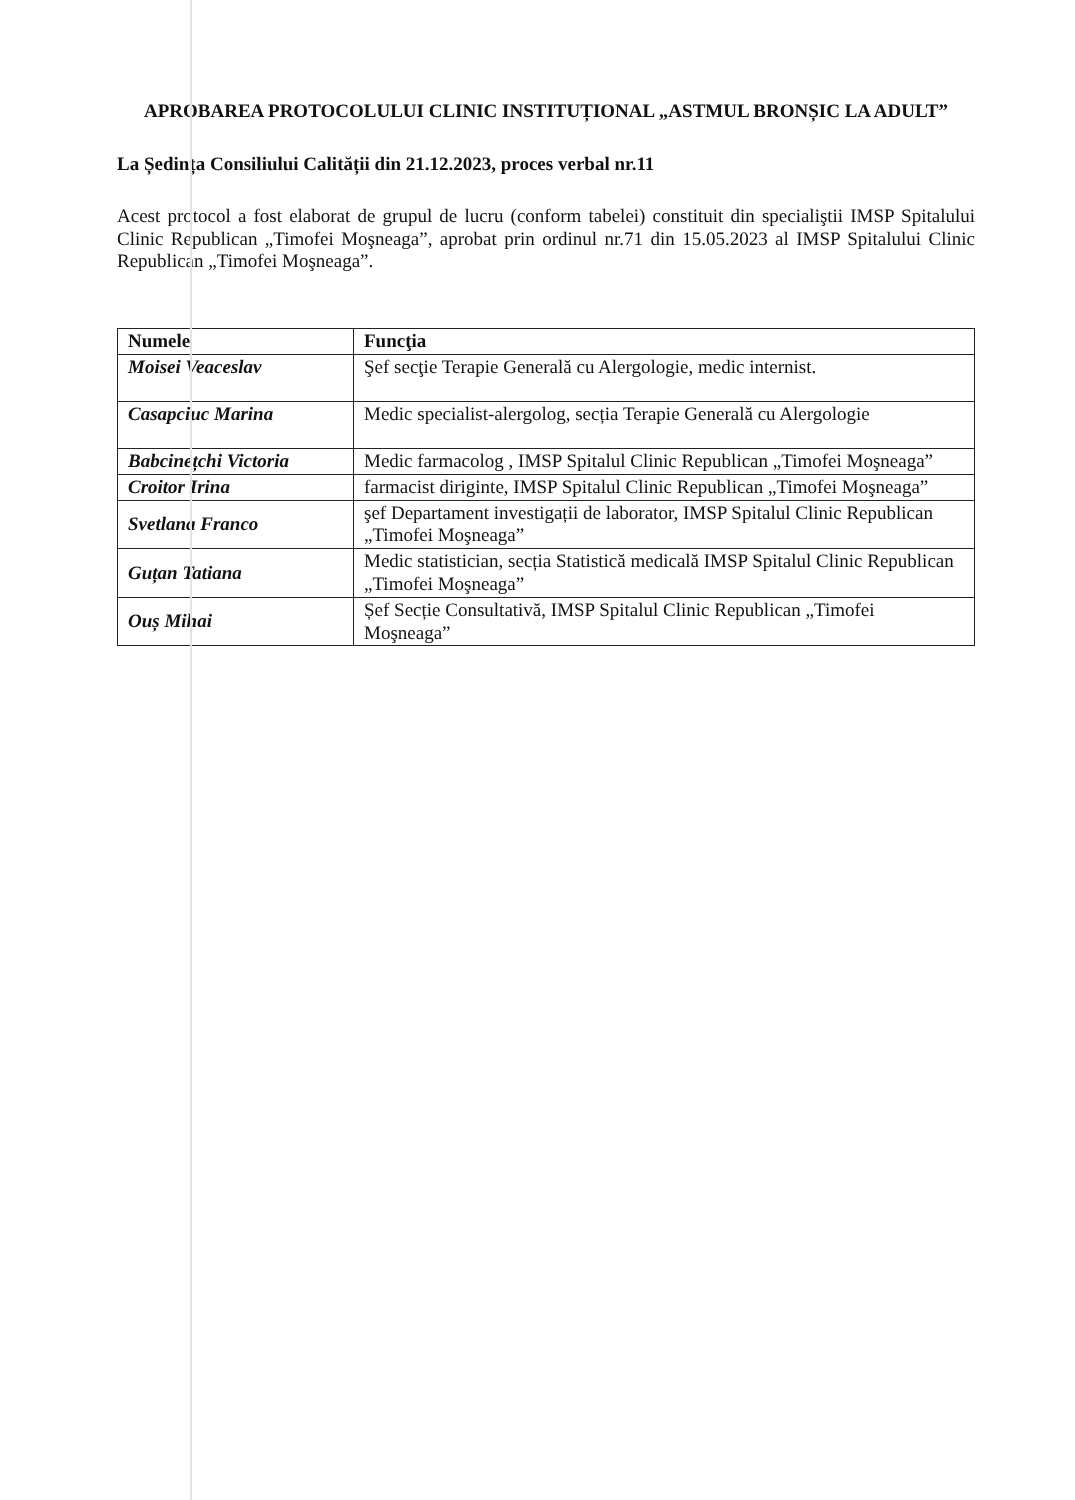APROBAREA PROTOCOLULUI CLINIC INSTITUȚIONAL „ASTMUL BRONȘIC LA ADULT”
La Ședința Consiliului Calității din 21.12.2023, proces verbal nr.11
Acest protocol a fost elaborat de grupul de lucru (conform tabelei) constituit din specialiştii IMSP Spitalului Clinic Republican „Timofei Moşneaga”, aprobat prin ordinul nr.71 din 15.05.2023 al IMSP Spitalului Clinic Republican „Timofei Moşneaga”.
| Numele | Funcţia |
| --- | --- |
| Moisei Veaceslav | Şef secţie Terapie Generală cu Alergologie, medic internist. |
| Casapciuc Marina | Medic specialist-alergolog, secția Terapie Generală cu Alergologie |
| Babcinețchi Victoria | Medic farmacolog , IMSP Spitalul Clinic Republican „Timofei Moşneaga” |
| Croitor Irina | farmacist diriginte, IMSP Spitalul Clinic Republican „Timofei Moşneaga” |
| Svetlana Franco | şef Departament investigații de laborator, IMSP Spitalul Clinic Republican „Timofei Moşneaga” |
| Guțan Tatiana | Medic statistician, secția Statistică medicală IMSP Spitalul Clinic Republican „Timofei Moşneaga” |
| Ouș Mihai | Șef Secție Consultativă, IMSP Spitalul Clinic Republican „Timofei Moşneaga” |